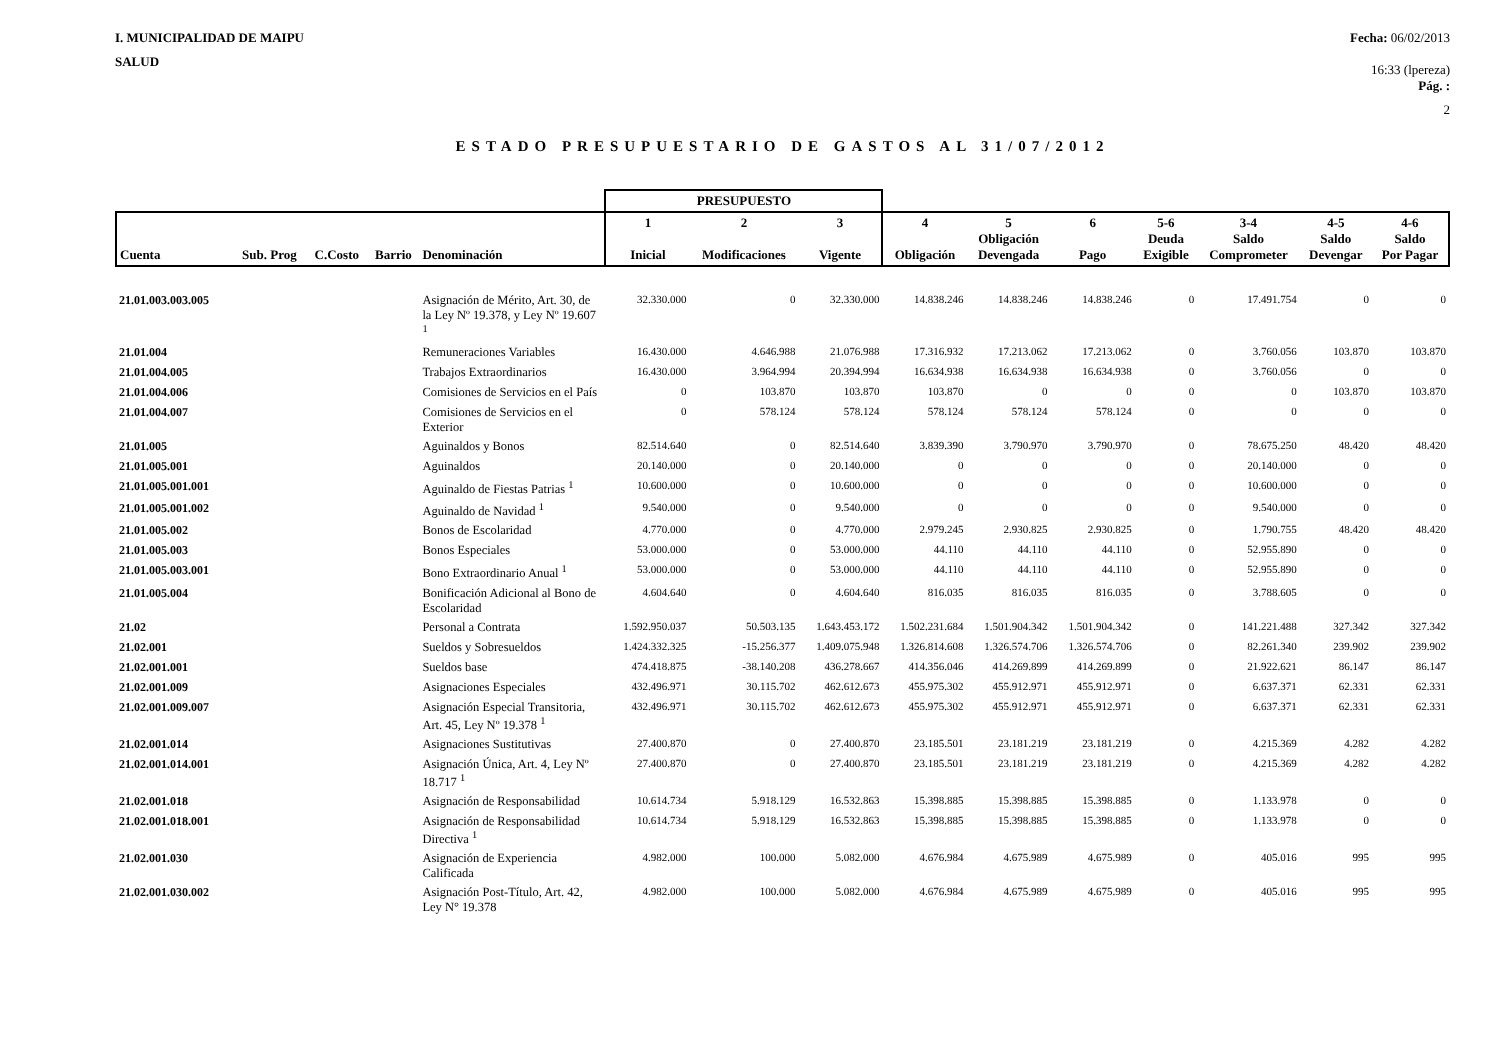I. MUNICIPALIDAD DE MAIPU
SALUD
Fecha: 06/02/2013
16:33 (lpereza)
Pág. :
2
ESTADO PRESUPUESTARIO DE GASTOS AL 31/07/2012
| | | | | | PRESUPUESTO | | | | | | | | | |
| --- | --- | --- | --- | --- | --- | --- | --- | --- | --- | --- | --- | --- | --- | --- |
| Cuenta | Sub. Prog | C.Costo | Barrio | Denominación | 1 Inicial | 2 Modificaciones | 3 Vigente | 4 Obligación | 5 Obligación Devengada | 6 Pago | 5-6 Deuda Exigible | 3-4 Saldo Comprometer | 4-5 Saldo Devengar | 4-6 Saldo Por Pagar |
| 21.01.003.003.005 | | | | Asignación de Mérito, Art. 30, de la Ley Nº 19.378, y Ley Nº 19.607 <sup>1</sup> | 32.330.000 | 0 | 32.330.000 | 14.838.246 | 14.838.246 | 14.838.246 | 0 | 17.491.754 | 0 | 0 |
| 21.01.004 | | | | Remuneraciones Variables | 16.430.000 | 4.646.988 | 21.076.988 | 17.316.932 | 17.213.062 | 17.213.062 | 0 | 3.760.056 | 103.870 | 103.870 |
| 21.01.004.005 | | | | Trabajos Extraordinarios | 16.430.000 | 3.964.994 | 20.394.994 | 16.634.938 | 16.634.938 | 16.634.938 | 0 | 3.760.056 | 0 | 0 |
| 21.01.004.006 | | | | Comisiones de Servicios en el País | 0 | 103.870 | 103.870 | 103.870 | 0 | 0 | 0 | 0 | 103.870 | 103.870 |
| 21.01.004.007 | | | | Comisiones de Servicios en el Exterior | 0 | 578.124 | 578.124 | 578.124 | 578.124 | 578.124 | 0 | 0 | 0 | 0 |
| 21.01.005 | | | | Aguinaldos y Bonos | 82.514.640 | 0 | 82.514.640 | 3.839.390 | 3.790.970 | 3.790.970 | 0 | 78.675.250 | 48.420 | 48.420 |
| 21.01.005.001 | | | | Aguinaldos | 20.140.000 | 0 | 20.140.000 | 0 | 0 | 0 | 0 | 20.140.000 | 0 | 0 |
| 21.01.005.001.001 | | | | Aguinaldo de Fiestas Patrias <sup>1</sup> | 10.600.000 | 0 | 10.600.000 | 0 | 0 | 0 | 0 | 10.600.000 | 0 | 0 |
| 21.01.005.001.002 | | | | Aguinaldo de Navidad <sup>1</sup> | 9.540.000 | 0 | 9.540.000 | 0 | 0 | 0 | 0 | 9.540.000 | 0 | 0 |
| 21.01.005.002 | | | | Bonos de Escolaridad | 4.770.000 | 0 | 4.770.000 | 2.979.245 | 2.930.825 | 2.930.825 | 0 | 1.790.755 | 48.420 | 48.420 |
| 21.01.005.003 | | | | Bonos Especiales | 53.000.000 | 0 | 53.000.000 | 44.110 | 44.110 | 44.110 | 0 | 52.955.890 | 0 | 0 |
| 21.01.005.003.001 | | | | Bono Extraordinario Anual <sup>1</sup> | 53.000.000 | 0 | 53.000.000 | 44.110 | 44.110 | 44.110 | 0 | 52.955.890 | 0 | 0 |
| 21.01.005.004 | | | | Bonificación Adicional al Bono de Escolaridad | 4.604.640 | 0 | 4.604.640 | 816.035 | 816.035 | 816.035 | 0 | 3.788.605 | 0 | 0 |
| 21.02 | | | | Personal a Contrata | 1.592.950.037 | 50.503.135 | 1.643.453.172 | 1.502.231.684 | 1.501.904.342 | 1.501.904.342 | 0 | 141.221.488 | 327.342 | 327.342 |
| 21.02.001 | | | | Sueldos y Sobresueldos | 1.424.332.325 | -15.256.377 | 1.409.075.948 | 1.326.814.608 | 1.326.574.706 | 1.326.574.706 | 0 | 82.261.340 | 239.902 | 239.902 |
| 21.02.001.001 | | | | Sueldos base | 474.418.875 | -38.140.208 | 436.278.667 | 414.356.046 | 414.269.899 | 414.269.899 | 0 | 21.922.621 | 86.147 | 86.147 |
| 21.02.001.009 | | | | Asignaciones Especiales | 432.496.971 | 30.115.702 | 462.612.673 | 455.975.302 | 455.912.971 | 455.912.971 | 0 | 6.637.371 | 62.331 | 62.331 |
| 21.02.001.009.007 | | | | Asignación Especial Transitoria, Art. 45, Ley Nº 19.378 <sup>1</sup> | 432.496.971 | 30.115.702 | 462.612.673 | 455.975.302 | 455.912.971 | 455.912.971 | 0 | 6.637.371 | 62.331 | 62.331 |
| 21.02.001.014 | | | | Asignaciones Sustitutivas | 27.400.870 | 0 | 27.400.870 | 23.185.501 | 23.181.219 | 23.181.219 | 0 | 4.215.369 | 4.282 | 4.282 |
| 21.02.001.014.001 | | | | Asignación Única, Art. 4, Ley Nº 18.717 <sup>1</sup> | 27.400.870 | 0 | 27.400.870 | 23.185.501 | 23.181.219 | 23.181.219 | 0 | 4.215.369 | 4.282 | 4.282 |
| 21.02.001.018 | | | | Asignación de Responsabilidad | 10.614.734 | 5.918.129 | 16.532.863 | 15.398.885 | 15.398.885 | 15.398.885 | 0 | 1.133.978 | 0 | 0 |
| 21.02.001.018.001 | | | | Asignación de Responsabilidad Directiva <sup>1</sup> | 10.614.734 | 5.918.129 | 16.532.863 | 15.398.885 | 15.398.885 | 15.398.885 | 0 | 1.133.978 | 0 | 0 |
| 21.02.001.030 | | | | Asignación de Experiencia Calificada | 4.982.000 | 100.000 | 5.082.000 | 4.676.984 | 4.675.989 | 4.675.989 | 0 | 405.016 | 995 | 995 |
| 21.02.001.030.002 | | | | Asignación Post-Título, Art. 42, Ley N° 19.378 | 4.982.000 | 100.000 | 5.082.000 | 4.676.984 | 4.675.989 | 4.675.989 | 0 | 405.016 | 995 | 995 |